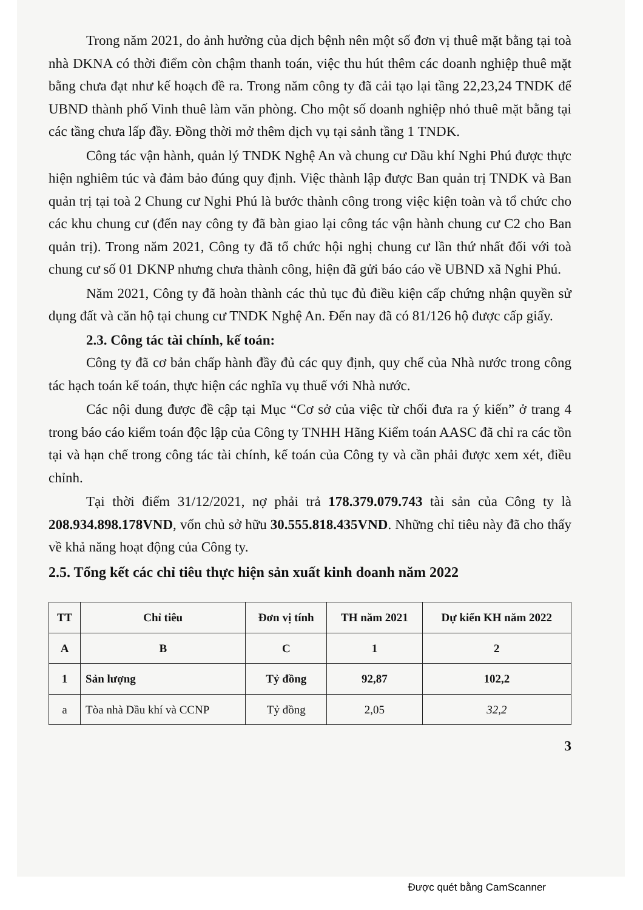Trong năm 2021, do ảnh hưởng của dịch bệnh nên một số đơn vị thuê mặt bằng tại toà nhà DKNA có thời điểm còn chậm thanh toán, việc thu hút thêm các doanh nghiệp thuê mặt bằng chưa đạt như kế hoạch đề ra. Trong năm công ty đã cải tạo lại tầng 22,23,24 TNDK để UBND thành phố Vinh thuê làm văn phòng. Cho một số doanh nghiệp nhỏ thuê mặt bằng tại các tầng chưa lấp đầy. Đồng thời mở thêm dịch vụ tại sảnh tầng 1 TNDK.
Công tác vận hành, quản lý TNDK Nghệ An và chung cư Dầu khí Nghi Phú được thực hiện nghiêm túc và đảm bảo đúng quy định. Việc thành lập được Ban quản trị TNDK và Ban quản trị tại toà 2 Chung cư Nghi Phú là bước thành công trong việc kiện toàn và tổ chức cho các khu chung cư (đến nay công ty đã bàn giao lại công tác vận hành chung cư C2 cho Ban quản trị). Trong năm 2021, Công ty đã tổ chức hội nghị chung cư lần thứ nhất đối với toà chung cư số 01 DKNP nhưng chưa thành công, hiện đã gửi báo cáo về UBND xã Nghi Phú.
Năm 2021, Công ty đã hoàn thành các thủ tục đủ điều kiện cấp chứng nhận quyền sử dụng đất và căn hộ tại chung cư TNDK Nghệ An. Đến nay đã có 81/126 hộ được cấp giấy.
2.3. Công tác tài chính, kế toán:
Công ty đã cơ bản chấp hành đầy đủ các quy định, quy chế của Nhà nước trong công tác hạch toán kế toán, thực hiện các nghĩa vụ thuế với Nhà nước.
Các nội dung được đề cập tại Mục “Cơ sở của việc từ chối đưa ra ý kiến” ở trang 4 trong báo cáo kiểm toán độc lập của Công ty TNHH Hãng Kiểm toán AASC đã chỉ ra các tồn tại và hạn chế trong công tác tài chính, kế toán của Công ty và cần phải được xem xét, điều chỉnh.
Tại thời điểm 31/12/2021, nợ phải trả 178.379.079.743 tài sản của Công ty là 208.934.898.178VND, vốn chủ sở hữu 30.555.818.435VND. Những chỉ tiêu này đã cho thấy về khả năng hoạt động của Công ty.
2.5. Tổng kết các chỉ tiêu thực hiện sản xuất kinh doanh năm 2022
| TT | Chỉ tiêu | Đơn vị tính | TH năm 2021 | Dự kiến KH năm 2022 |
| --- | --- | --- | --- | --- |
| A | B | C | 1 | 2 |
| 1 | Sản lượng | Tỷ đồng | 92,87 | 102,2 |
| a | Tòa nhà Dầu khí và CCNP | Tỷ đồng | 2,05 | 32,2 |
3
Được quét bằng CamScanner